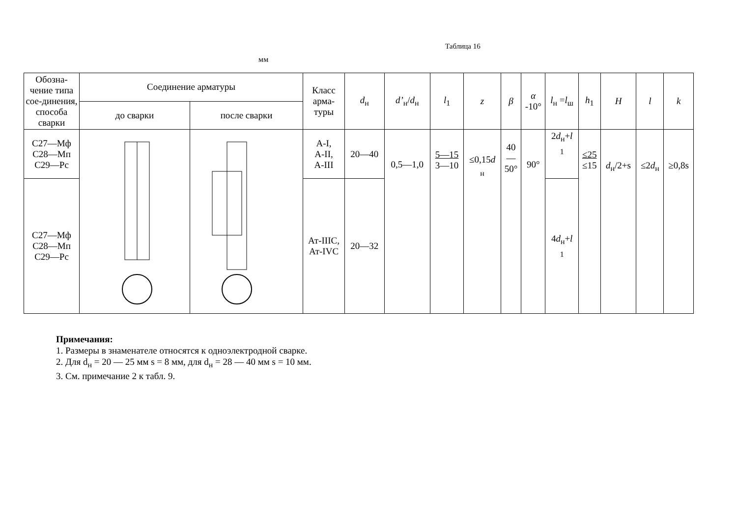Таблица 16
мм
| Обозна-чение типа сое-динения, способа сварки | Соединение арматуры | | Класс арма-туры | d<sub>н</sub> | d’<sub>н</sub>/ d<sub>н</sub> | l<sub>1</sub> | z | β | α -10° | l<sub>н</sub> = l<sub>ш</sub> | h<sub>1</sub> | H | l | k |
| --- | --- | --- | --- | --- | --- | --- | --- | --- | --- | --- | --- | --- | --- | --- |
| | до сварки | после сварки | | | | | | | | | | | | |
| С27—Мф С28—Мп С29—Рс | | | А-I, А-II, А-III | 20—40 | 0,5—1,0 | 5—15 3—10 | ≤0,15 d <sub>н</sub> | 40 — 50° | 90° | 2 d<sub>н</sub>+ l <sub>1</sub> | ≤25 ≤15 | d<sub>н</sub>/2+s | ≤2 d<sub>н</sub> | ≥0,8s |
| С27—Мф С28—Мп С29—Рс | | | Ат-IIIС, Ат-IVС | 20—32 | | | | | | 4 d<sub>н</sub>+ l <sub>1</sub> | | | | |
Примечания:
1. Размеры в знаменателе относятся к одноэлектродной сварке.
2. Для d<sub>н</sub> = 20 — 25 мм s = 8 мм, для d<sub>н</sub> = 28 — 40 мм s = 10 мм.
3. См. примечание 2 к табл. 9.